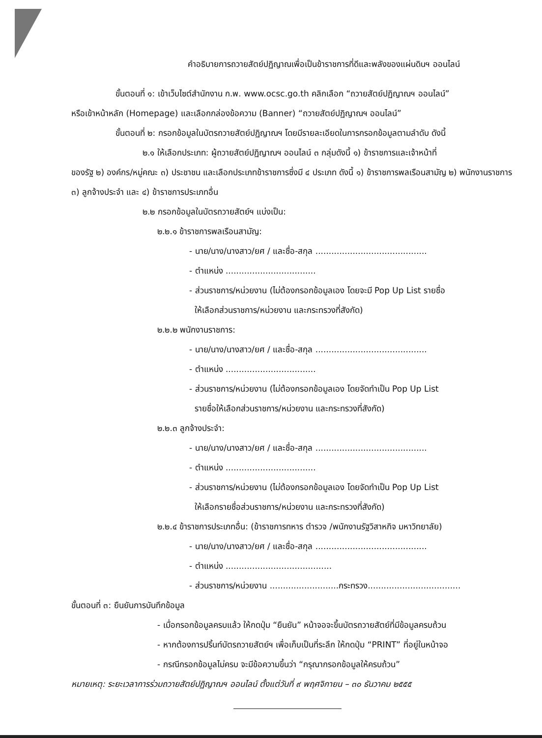คำอธิบายการถวายสัตย์ปฏิญาณเพื่อเป็นข้าราชการที่ดีและพลังของแผ่นดินฯ ออนไลน์
ขั้นตอนที่ ๑: เข้าเว็บไซต์สำนักงาน ก.พ. www.ocsc.go.th คลิกเลือก “ถวายสัตย์ปฏิญาณฯ ออนไลน์”
หรือเข้าหน้าหลัก (Homepage) และเลือกกล่องข้อความ (Banner) “ถวายสัตย์ปฏิญาณฯ ออนไลน์”
ขั้นตอนที่ ๒: กรอกข้อมูลในบัตรถวายสัตย์ปฏิญาณฯ โดยมีรายละเอียดในการกรอกข้อมูลตามลำดับ ดังนี้
๒.๑ ให้เลือกประเภท: ผู้ถวายสัตย์ปฏิญาณฯ ออนไลน์ ๓ กลุ่มดังนี้ ๑) ข้าราชการและเจ้าหน้าที่
ของรัฐ ๒) องค์กร/หมู่คณะ ๓) ประชาชน และเลือกประเภทข้าราชการซึ่งมี ๔ ประเภท ดังนี้ ๑) ข้าราชการพลเรือนสามัญ ๒) พนักงานราชการ ๓) ลูกจ้างประจำ และ ๔) ข้าราชการประเภทอื่น
๒.๒ กรอกข้อมูลในบัตรถวายสัตย์ฯ แบ่งเป็น:
๒.๒.๑ ข้าราชการพลเรือนสามัญ:
- นาย/นาง/นางสาว/ยศ / และชื่อ-สกุล ..........................................
- ตำแหน่ง ..................................
- ส่วนราชการ/หน่วยงาน (ไม่ต้องกรอกข้อมูลเอง โดยจะมี Pop Up List รายชื่อ
ให้เลือกส่วนราชการ/หน่วยงาน และกระทรวงที่สังกัด)
๒.๒.๒ พนักงานราชการ:
- นาย/นาง/นางสาว/ยศ / และชื่อ-สกุล ..........................................
- ตำแหน่ง ..................................
- ส่วนราชการ/หน่วยงาน (ไม่ต้องกรอกข้อมูลเอง โดยจัดทำเป็น Pop Up List
รายชื่อให้เลือกส่วนราชการ/หน่วยงาน และกระทรวงที่สังกัด)
๒.๒.๓ ลูกจ้างประจำ:
- นาย/นาง/นางสาว/ยศ / และชื่อ-สกุล ..........................................
- ตำแหน่ง ..................................
- ส่วนราชการ/หน่วยงาน (ไม่ต้องกรอกข้อมูลเอง โดยจัดทำเป็น Pop Up List
ให้เลือกรายชื่อส่วนราชการ/หน่วยงาน และกระทรวงที่สังกัด)
๒.๒.๔ ข้าราชการประเภทอื่น: (ข้าราชการทหาร ตำรวจ /พนักงานรัฐวิสาหกิจ มหาวิทยาลัย)
- นาย/นาง/นางสาว/ยศ / และชื่อ-สกุล ..........................................
- ตำแหน่ง ........................................
- ส่วนราชการ/หน่วยงาน ..........................กระทรวง...................................
ขั้นตอนที่ ๓: ยืนยันการบันทึกข้อมูล
- เมื่อกรอกข้อมูลครบแล้ว ให้กดปุ่ม “ยืนยัน” หน้าจอจะขึ้นบัตรถวายสัตย์ที่มีข้อมูลครบถ้วน
- หากต้องการปริ้นท์บัตรถวายสัตย์ฯ เพื่อเก็บเป็นที่ระลึก ให้กดปุ่ม “PRINT” ที่อยู่ในหน้าจอ
- กรณีกรอกข้อมูลไม่ครบ จะมีข้อความขึ้นว่า “กรุณากรอกข้อมูลให้ครบถ้วน”
หมายเหตุ: ระยะเวลาการร่วมถวายสัตย์ปฏิญาณฯ ออนไลน์ ตั้งแต่วันที่ ๙ พฤศจิกายน – ๓๐ ธันวาคม ๒๕๕๕